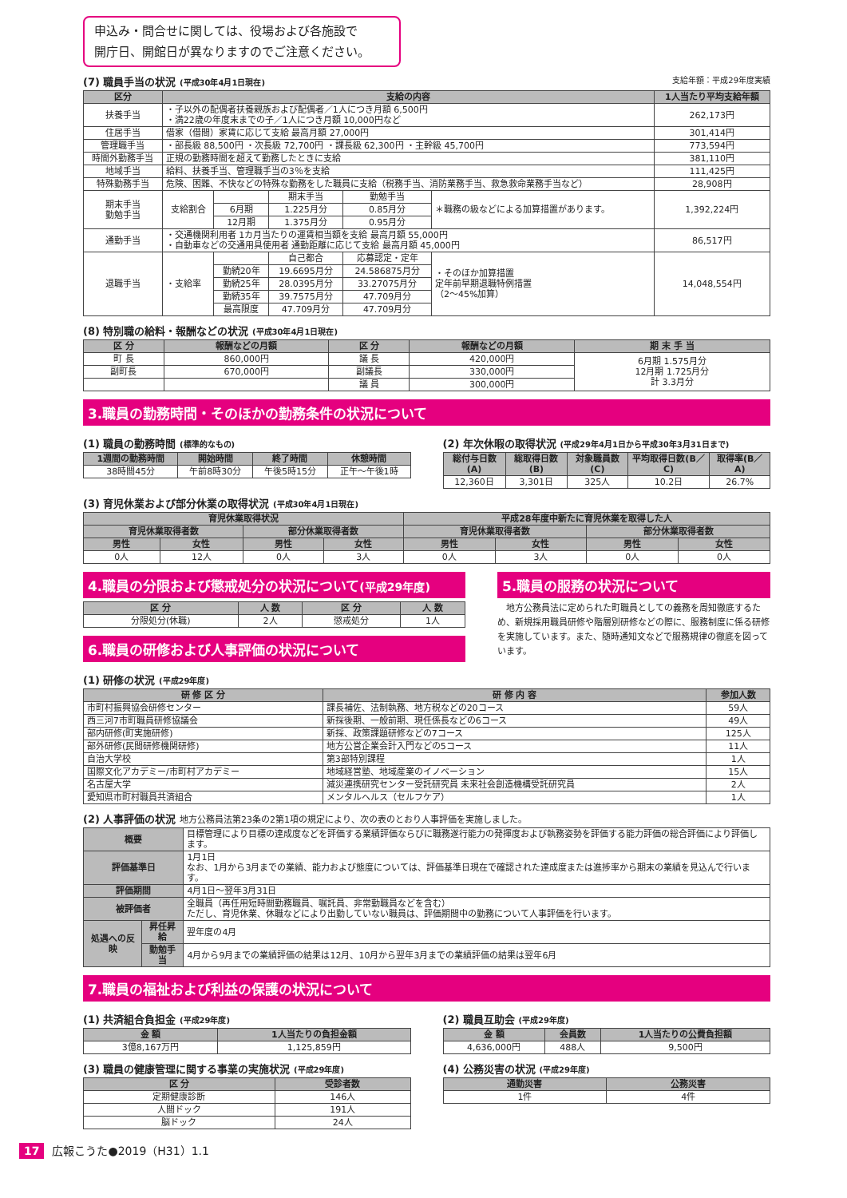申込み・問合せに関しては、役場および各施設で
開庁日、開館日が異なりますのでご注意ください。
(7) 職員手当の状況 (平成30年4月1日現在) 支給年額：平成29年度実績
| 区分 | 支給の内容 | | | | | 1人当たり平均支給年額 |
| --- | --- | --- | --- | --- | --- | --- |
| 扶養手当 | ・子以外の配偶者扶養親族および配偶者／1人につき月額 6,500円 ・満22歳の年度末までの子／1人につき月額 10,000円など | | | | | 262,173円 |
| 住居手当 | 借家（借間）家賃に応じて支給 最高月額 27,000円 | | | | | 301,414円 |
| 管理職手当 | ・部長級 88,500円 ・次長級 72,700円 ・課長級 62,300円 ・主幹級 45,700円 | | | | | 773,594円 |
| 時間外勤務手当 | 正規の勤務時間を超えて勤務したときに支給 | | | | | 381,110円 |
| 地域手当 | 給料、扶養手当、管理職手当の3％を支給 | | | | | 111,425円 |
| 特殊勤務手当 | 危険、困難、不快などの特殊な勤務をした職員に支給（税務手当、消防業務手当、救急救命業務手当など） | | | | | 28,908円 |
| 期末手当 勤勉手当 | 支給割合 | | 期末手当 | 勤勉手当 | ＊職務の級などによる加算措置があります。 | 1,392,224円 |
| | | 6月期 | 1.225月分 | 0.85月分 | | |
| | | 12月期 | 1.375月分 | 0.95月分 | | |
| 通勤手当 | ・交通機関利用者 1カ月当たりの運賃相当額を支給 最高月額 55,000円 ・自動車などの交通用具使用者 通勤距離に応じて支給 最高月額 45,000円 | | | | | 86,517円 |
| 退職手当 | ・支給率 | | 自己都合 | 応募認定・定年 | ・そのほか加算措置 定年前早期退職特例措置 （2～45%加算） | 14,048,554円 |
| | | 勤続20年 | 19.6695月分 | 24.586875月分 | | |
| | | 勤続25年 | 28.0395月分 | 33.27075月分 | | |
| | | 勤続35年 | 39.7575月分 | 47.709月分 | | |
| | | 最高限度 | 47.709月分 | 47.709月分 | | |
(8) 特別職の給料・報酬などの状況 (平成30年4月1日現在)
| 区 分 | 報酬などの月額 | 区 分 | 報酬などの月額 | 期 末 手 当 |
| --- | --- | --- | --- | --- |
| 町 長 | 860,000円 | 議 長 | 420,000円 | 6月期 1.575月分 12月期 1.725月分 計 3.3月分 |
| 副町長 | 670,000円 | 副議長 | 330,000円 | |
| | | 議 員 | 300,000円 | |
3.職員の勤務時間・そのほかの勤務条件の状況について
(1) 職員の勤務時間 (標準的なもの)
| 1週間の勤務時間 | 開始時間 | 終了時間 | 休憩時間 |
| --- | --- | --- | --- |
| 38時間45分 | 午前8時30分 | 午後5時15分 | 正午～午後1時 |
(2) 年次休暇の取得状況 (平成29年4月1日から平成30年3月31日まで)
| 総付与日数(A) | 総取得日数(B) | 対象職員数(C) | 平均取得日数(B／C) | 取得率(B／A) |
| --- | --- | --- | --- | --- |
| 12,360日 | 3,301日 | 325人 | 10.2日 | 26.7% |
(3) 育児休業および部分休業の取得状況 (平成30年4月1日現在)
| 育児休業取得状況 | | | | 平成28年度中新たに育児休業を取得した人 | | | |
| --- | --- | --- | --- | --- | --- | --- | --- |
| 育児休業取得者数 | | 部分休業取得者数 | | 育児休業取得者数 | | 部分休業取得者数 | |
| 男性 | 女性 | 男性 | 女性 | 男性 | 女性 | 男性 | 女性 |
| 0人 | 12人 | 0人 | 3人 | 0人 | 3人 | 0人 | 0人 |
4.職員の分限および懲戒処分の状況について(平成29年度)
| 区 分 | 人 数 | 区 分 | 人 数 |
| --- | --- | --- | --- |
| 分限処分(休職) | 2人 | 懲戒処分 | 1人 |
6.職員の研修および人事評価の状況について
5.職員の服務の状況について
　地方公務員法に定められた町職員としての義務を周知徹底するため、新規採用職員研修や階層別研修などの際に、服務制度に係る研修を実施しています。また、随時通知文などで服務規律の徹底を図っています。
(1) 研修の状況 (平成29年度)
| 研 修 区 分 | 研 修 内 容 | 参加人数 |
| --- | --- | --- |
| 市町村振興協会研修センター | 課長補佐、法制執務、地方税などの20コース | 59人 |
| 西三河7市町職員研修協議会 | 新採後期、一般前期、現任係長などの6コース | 49人 |
| 部内研修(町実施研修) | 新採、政策課題研修などの7コース | 125人 |
| 部外研修(民間研修機関研修) | 地方公営企業会計入門などの5コース | 11人 |
| 自治大学校 | 第3部特別課程 | 1人 |
| 国際文化アカデミー/市町村アカデミー | 地域経営塾、地域産業のイノベーション | 15人 |
| 名古屋大学 | 減災連携研究センター受託研究員 未来社会創造機構受託研究員 | 2人 |
| 愛知県市町村職員共済組合 | メンタルヘルス（セルフケア） | 1人 |
(2) 人事評価の状況 地方公務員法第23条の2第1項の規定により、次の表のとおり人事評価を実施しました。
| 概要 | | 目標管理により目標の達成度などを評価する業績評価ならびに職務遂行能力の発揮度および執務姿勢を評価する能力評価の総合評価により評価します。 |
| 評価基準日 | | 1月1日 なお、1月から3月までの業績、能力および態度については、評価基準日現在で確認された達成度または進捗率から期末の業績を見込んで行います。 |
| 評価期間 | | 4月1日～翌年3月31日 |
| 被評価者 | | 全職員（再任用短時間勤務職員、嘱託員、非常勤職員などを含む） ただし、育児休業、休職などにより出勤していない職員は、評価期間中の勤務について人事評価を行います。 |
| 処遇への反映 | 昇任昇給 | 翌年度の4月 |
| | 勤勉手当 | 4月から9月までの業績評価の結果は12月、10月から翌年3月までの業績評価の結果は翌年6月 |
7.職員の福祉および利益の保護の状況について
(1) 共済組合負担金 (平成29年度)
| 金 額 | 1人当たりの負担金額 |
| --- | --- |
| 3億8,167万円 | 1,125,859円 |
(3) 職員の健康管理に関する事業の実施状況 (平成29年度)
| 区 分 | 受診者数 |
| --- | --- |
| 定期健康診断 | 146人 |
| 人間ドック | 191人 |
| 脳ドック | 24人 |
(2) 職員互助会 (平成29年度)
| 金 額 | 会員数 | 1人当たりの公費負担額 |
| --- | --- | --- |
| 4,636,000円 | 488人 | 9,500円 |
(4) 公務災害の状況 (平成29年度)
| 通勤災害 | 公務災害 |
| --- | --- |
| 1件 | 4件 |
17 広報こうた●2019（H31）1.1